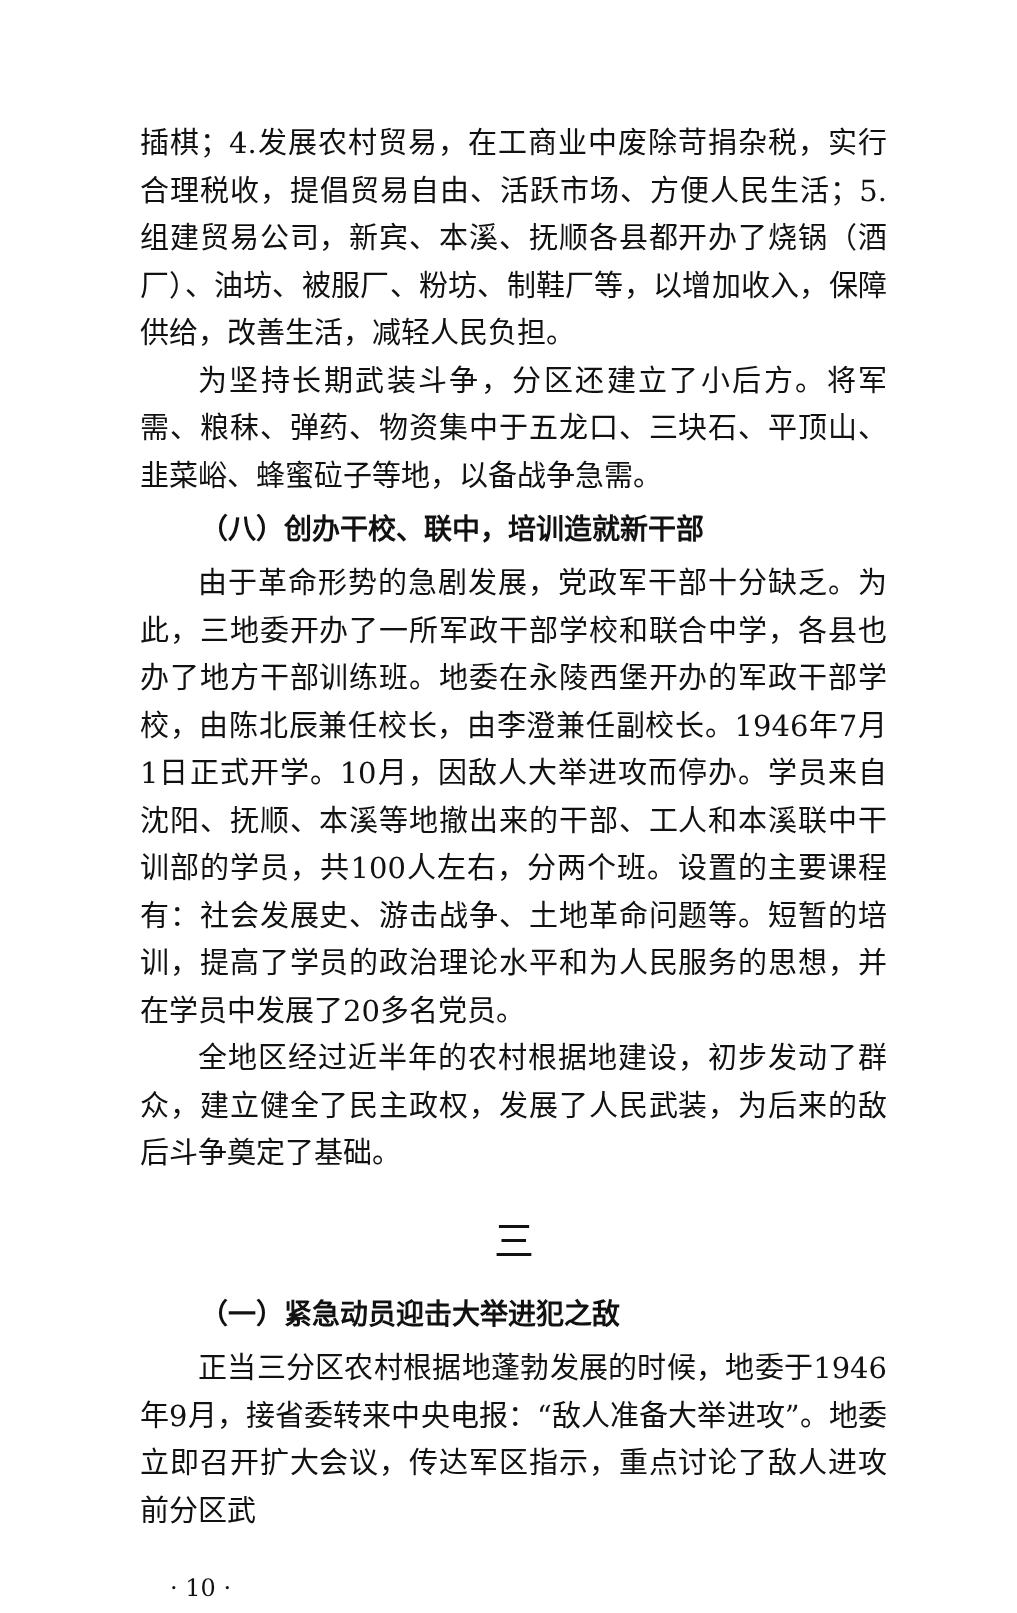插棋；4.发展农村贸易，在工商业中废除苛捐杂税，实行合理税收，提倡贸易自由、活跃市场、方便人民生活；5.组建贸易公司，新宾、本溪、抚顺各县都开办了烧锅（酒厂）、油坊、被服厂、粉坊、制鞋厂等，以增加收入，保障供给，改善生活，减轻人民负担。
为坚持长期武装斗争，分区还建立了小后方。将军需、粮秣、弹药、物资集中于五龙口、三块石、平顶山、韭菜峪、蜂蜜砬子等地，以备战争急需。
（八）创办干校、联中，培训造就新干部
由于革命形势的急剧发展，党政军干部十分缺乏。为此，三地委开办了一所军政干部学校和联合中学，各县也办了地方干部训练班。地委在永陵西堡开办的军政干部学校，由陈北辰兼任校长，由李澄兼任副校长。1946年7月1日正式开学。10月，因敌人大举进攻而停办。学员来自沈阳、抚顺、本溪等地撤出来的干部、工人和本溪联中干训部的学员，共100人左右，分两个班。设置的主要课程有：社会发展史、游击战争、土地革命问题等。短暂的培训，提高了学员的政治理论水平和为人民服务的思想，并在学员中发展了20多名党员。
全地区经过近半年的农村根据地建设，初步发动了群众，建立健全了民主政权，发展了人民武装，为后来的敌后斗争奠定了基础。
三
（一）紧急动员迎击大举进犯之敌
正当三分区农村根据地蓬勃发展的时候，地委于1946年9月，接省委转来中央电报：“敌人准备大举进攻”。地委立即召开扩大会议，传达军区指示，重点讨论了敌人进攻前分区武
· 10 ·